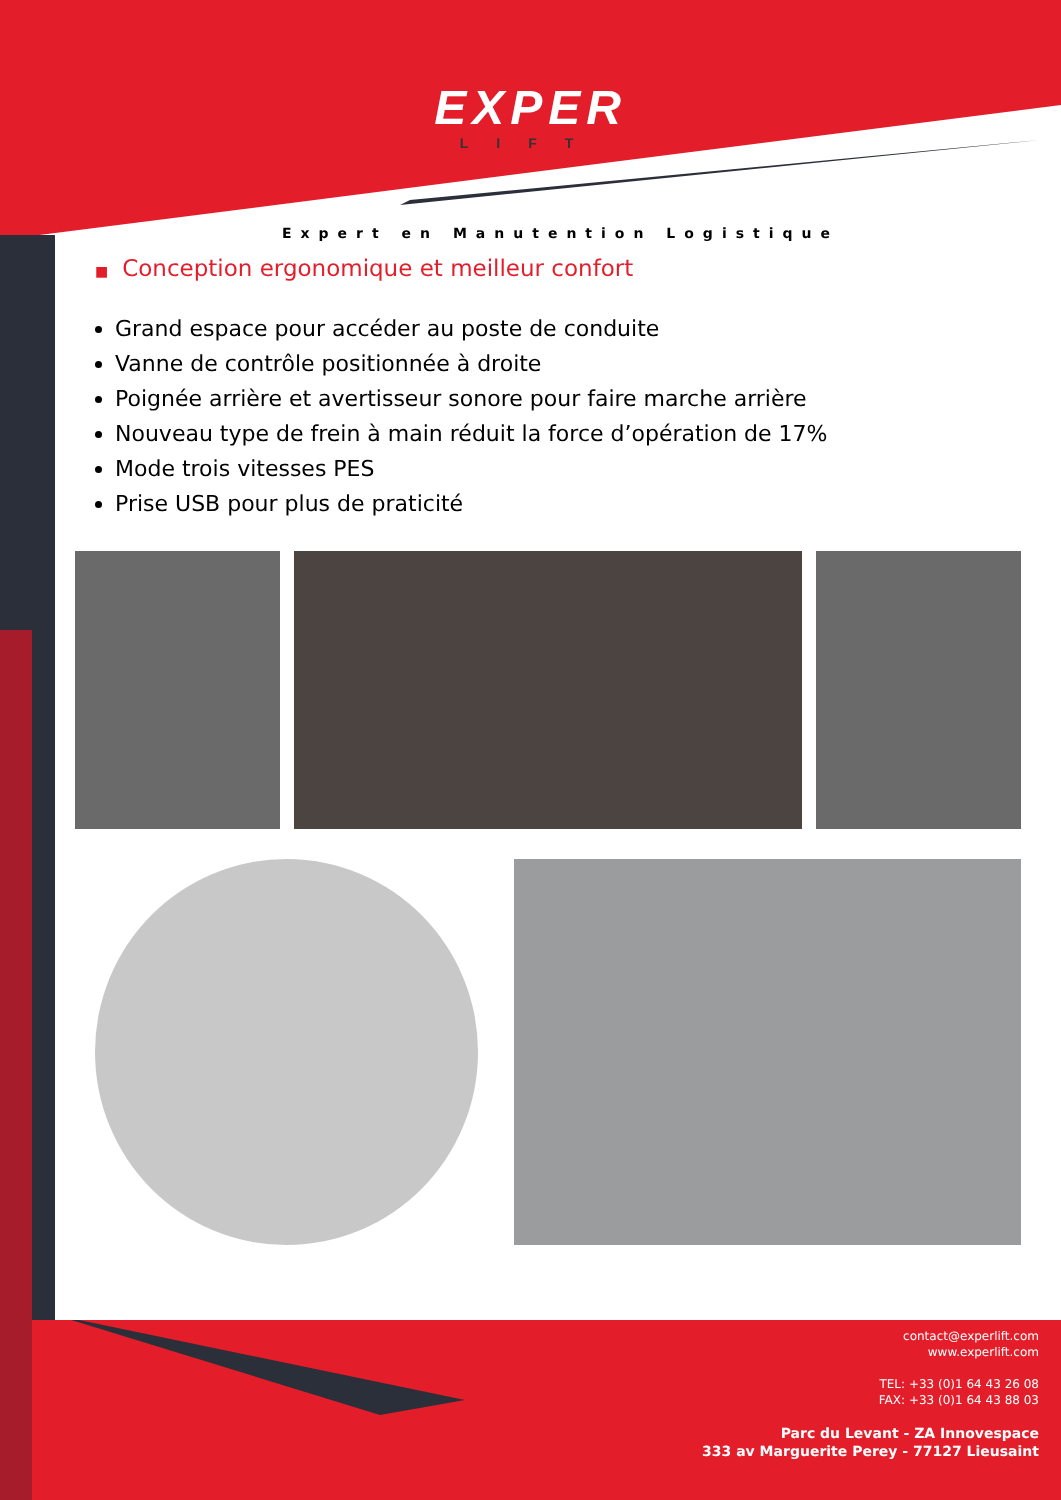EXPER
LIFT
Expert en Manutention Logistique
■ Conception ergonomique et meilleur confort
Grand espace pour accéder au poste de conduite
Vanne de contrôle positionnée à droite
Poignée arrière et avertisseur sonore pour faire marche arrière
Nouveau type de frein à main réduit la force d’opération de 17%
Mode trois vitesses PES
Prise USB pour plus de praticité
contact@experlift.com
www.experlift.com
TEL: +33 (0)1 64 43 26 08
FAX: +33 (0)1 64 43 88 03
Parc du Levant - ZA Innovespace
333 av Marguerite Perey - 77127 Lieusaint